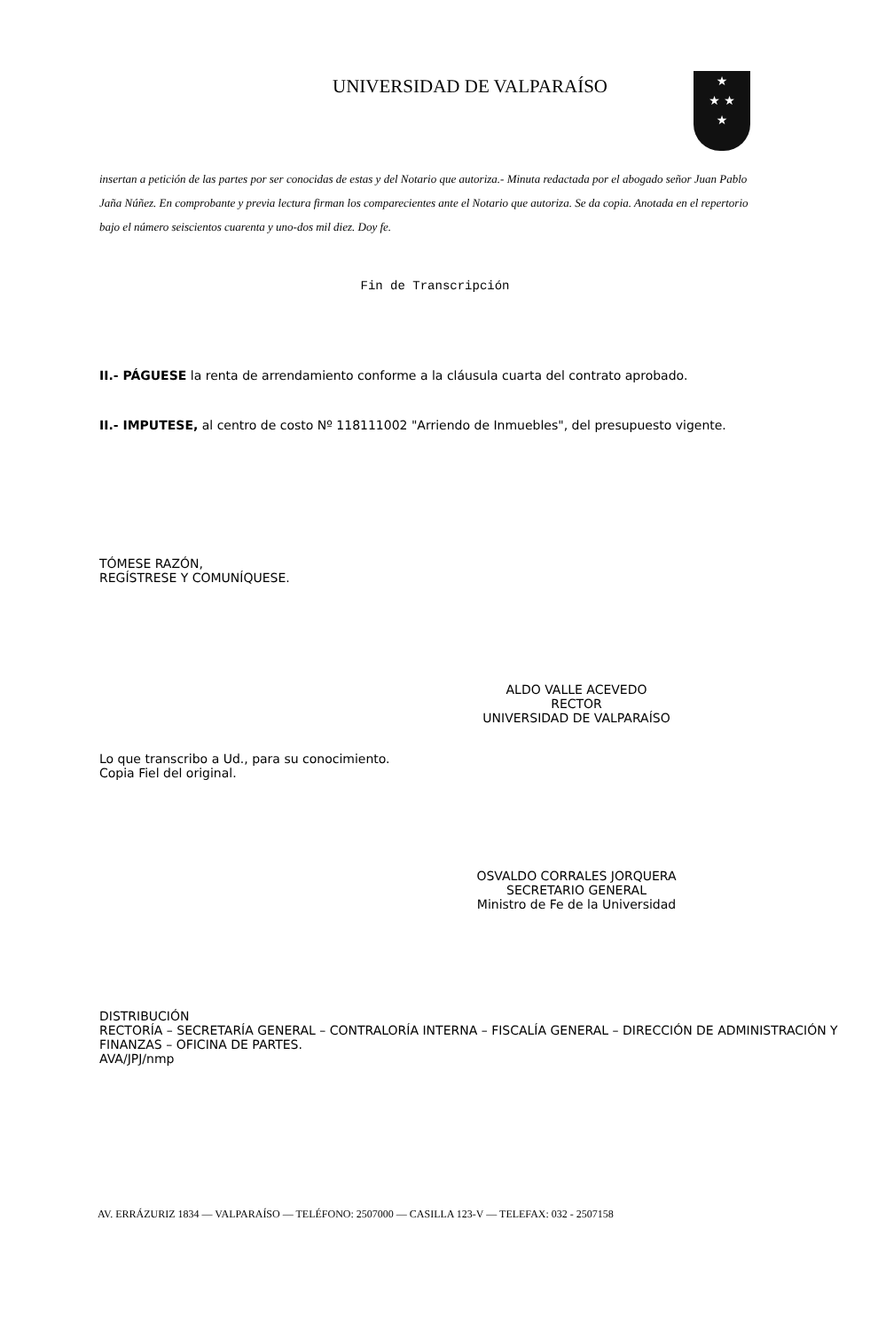UNIVERSIDAD DE VALPARAÍSO
★
★ ★
★
insertan a petición de las partes por ser conocidas de estas y del Notario que autoriza.- Minuta redactada por el abogado señor Juan Pablo Jaña Núñez. En comprobante y previa lectura firman los comparecientes ante el Notario que autoriza. Se da copia. Anotada en el repertorio bajo el número seiscientos cuarenta y uno-dos mil diez. Doy fe.
Fin de Transcripción
II.- PÁGUESE la renta de arrendamiento conforme a la cláusula cuarta del contrato aprobado.
II.- IMPUTESE, al centro de costo Nº 118111002 "Arriendo de Inmuebles", del presupuesto vigente.
TÓMESE RAZÓN,
REGÍSTRESE Y COMUNÍQUESE.
ALDO VALLE ACEVEDO
RECTOR
UNIVERSIDAD DE VALPARAÍSO
Lo que transcribo a Ud., para su conocimiento.
Copia Fiel del original.
OSVALDO CORRALES JORQUERA
SECRETARIO GENERAL
Ministro de Fe de la Universidad
DISTRIBUCIÓN
RECTORÍA – SECRETARÍA GENERAL – CONTRALORÍA INTERNA – FISCALÍA GENERAL – DIRECCIÓN DE ADMINISTRACIÓN Y FINANZAS – OFICINA DE PARTES.
AVA/JPJ/nmp
AV. ERRÁZURIZ 1834 — VALPARAÍSO — TELÉFONO: 2507000 — CASILLA 123-V — TELEFAX: 032 - 2507158